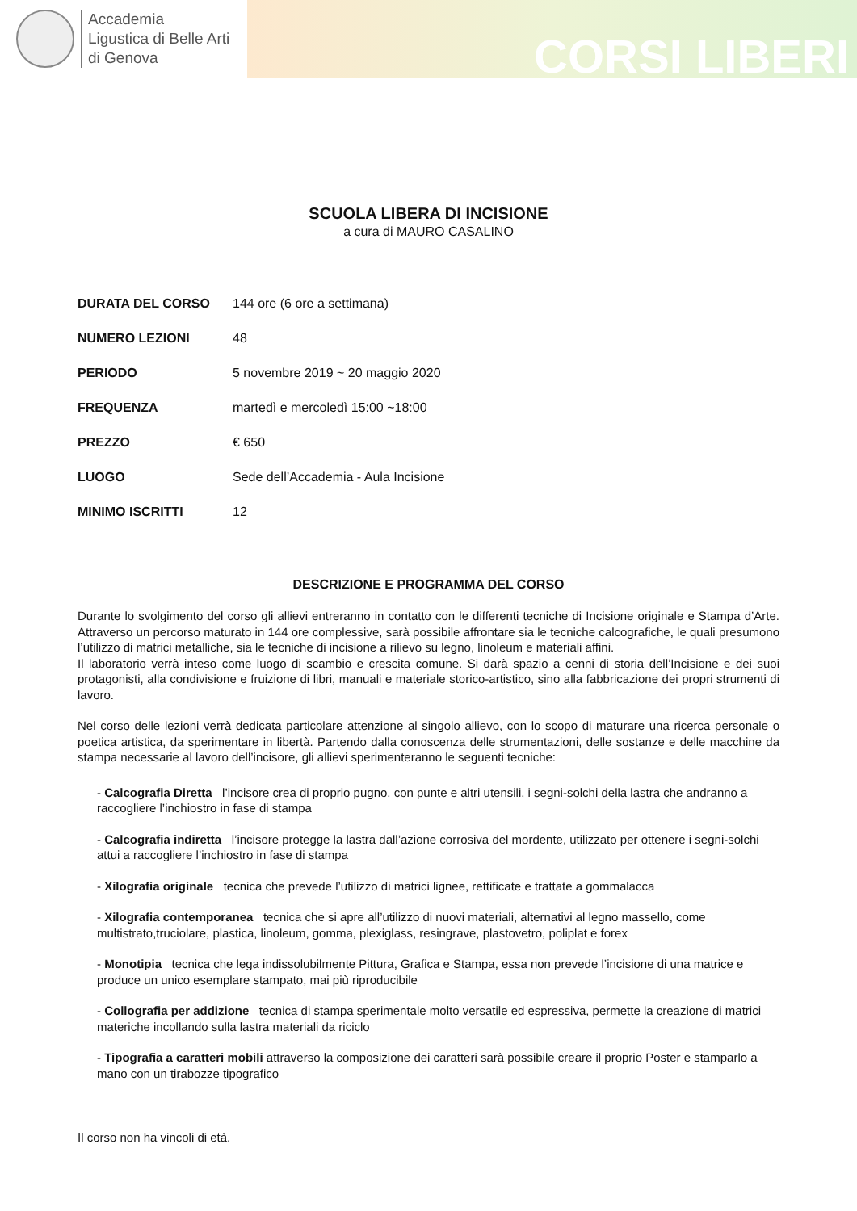Accademia
Ligustica di Belle Arti
di Genova
CORSI LIBERI
SCUOLA LIBERA DI INCISIONE
a cura di MAURO CASALINO
| DURATA DEL CORSO | 144 ore (6 ore a settimana) |
| NUMERO LEZIONI | 48 |
| PERIODO | 5 novembre 2019 ~ 20 maggio 2020 |
| FREQUENZA | martedì e mercoledì 15:00 ~18:00 |
| PREZZO | € 650 |
| LUOGO | Sede dell’Accademia - Aula Incisione |
| MINIMO ISCRITTI | 12 |
DESCRIZIONE E PROGRAMMA DEL CORSO
Durante lo svolgimento del corso gli allievi entreranno in contatto con le differenti tecniche di Incisione originale e Stampa d’Arte. Attraverso un percorso maturato in 144 ore complessive, sarà possibile affrontare sia le tecniche calcografiche, le quali presumono l’utilizzo di matrici metalliche, sia le tecniche di incisione a rilievo su legno, linoleum e materiali affini.
Il laboratorio verrà inteso come luogo di scambio e crescita comune. Si darà spazio a cenni di storia dell’Incisione e dei suoi protagonisti, alla condivisione e fruizione di libri, manuali e materiale storico-artistico, sino alla fabbricazione dei propri strumenti di lavoro.
Nel corso delle lezioni verrà dedicata particolare attenzione al singolo allievo, con lo scopo di maturare una ricerca personale o poetica artistica, da sperimentare in libertà. Partendo dalla conoscenza delle strumentazioni, delle sostanze e delle macchine da stampa necessarie al lavoro dell’incisore, gli allievi sperimenteranno le seguenti tecniche:
- Calcografia Diretta l’incisore crea di proprio pugno, con punte e altri utensili, i segni-solchi della lastra che andranno a raccogliere l’inchiostro in fase di stampa
- Calcografia indiretta l’incisore protegge la lastra dall’azione corrosiva del mordente, utilizzato per ottenere i segni-solchi attui a raccogliere l’inchiostro in fase di stampa
- Xilografia originale tecnica che prevede l’utilizzo di matrici lignee, rettificate e trattate a gommalacca
- Xilografia contemporanea tecnica che si apre all’utilizzo di nuovi materiali, alternativi al legno massello, come multistrato,truciolare, plastica, linoleum, gomma, plexiglass, resingrave, plastovetro, poliplat e forex
- Monotipia tecnica che lega indissolubilmente Pittura, Grafica e Stampa, essa non prevede l’incisione di una matrice e produce un unico esemplare stampato, mai più riproducibile
- Collografia per addizione tecnica di stampa sperimentale molto versatile ed espressiva, permette la creazione di matrici materiche incollando sulla lastra materiali da riciclo
- Tipografia a caratteri mobili attraverso la composizione dei caratteri sarà possibile creare il proprio Poster e stamparlo a mano con un tirabozze tipografico
Il corso non ha vincoli di età.